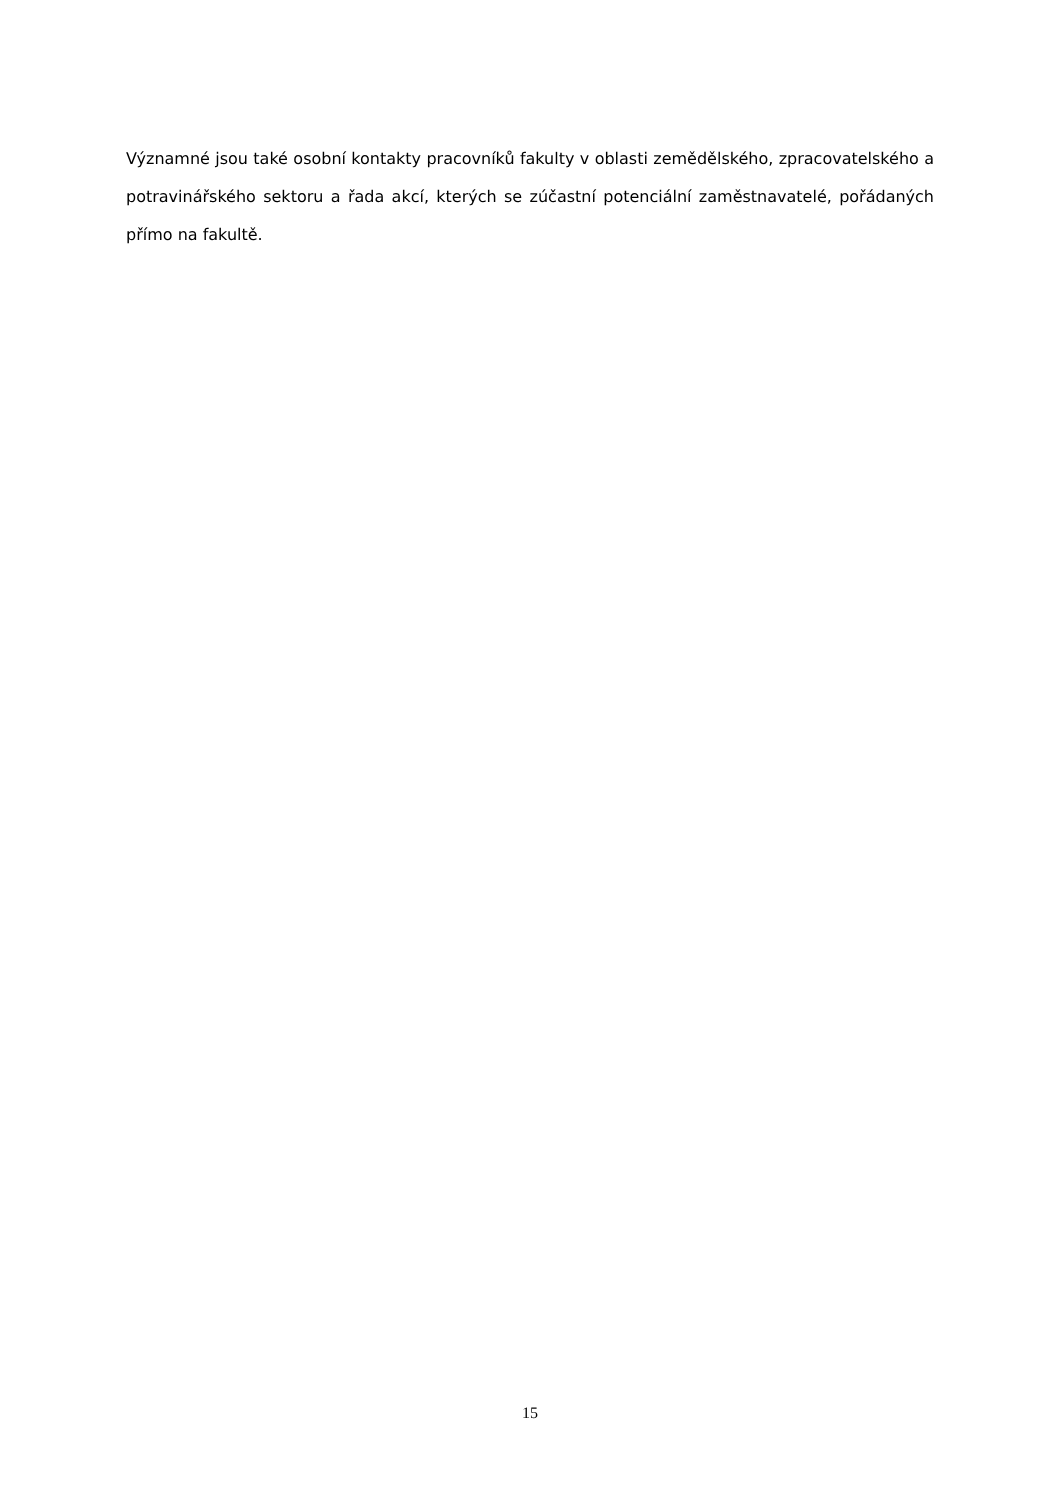Významné jsou také osobní kontakty pracovníků fakulty v oblasti zemědělského, zpracovatelského a potravinářského sektoru a řada akcí, kterých se zúčastní potenciální zaměstnavatelé, pořádaných přímo na fakultě.
15